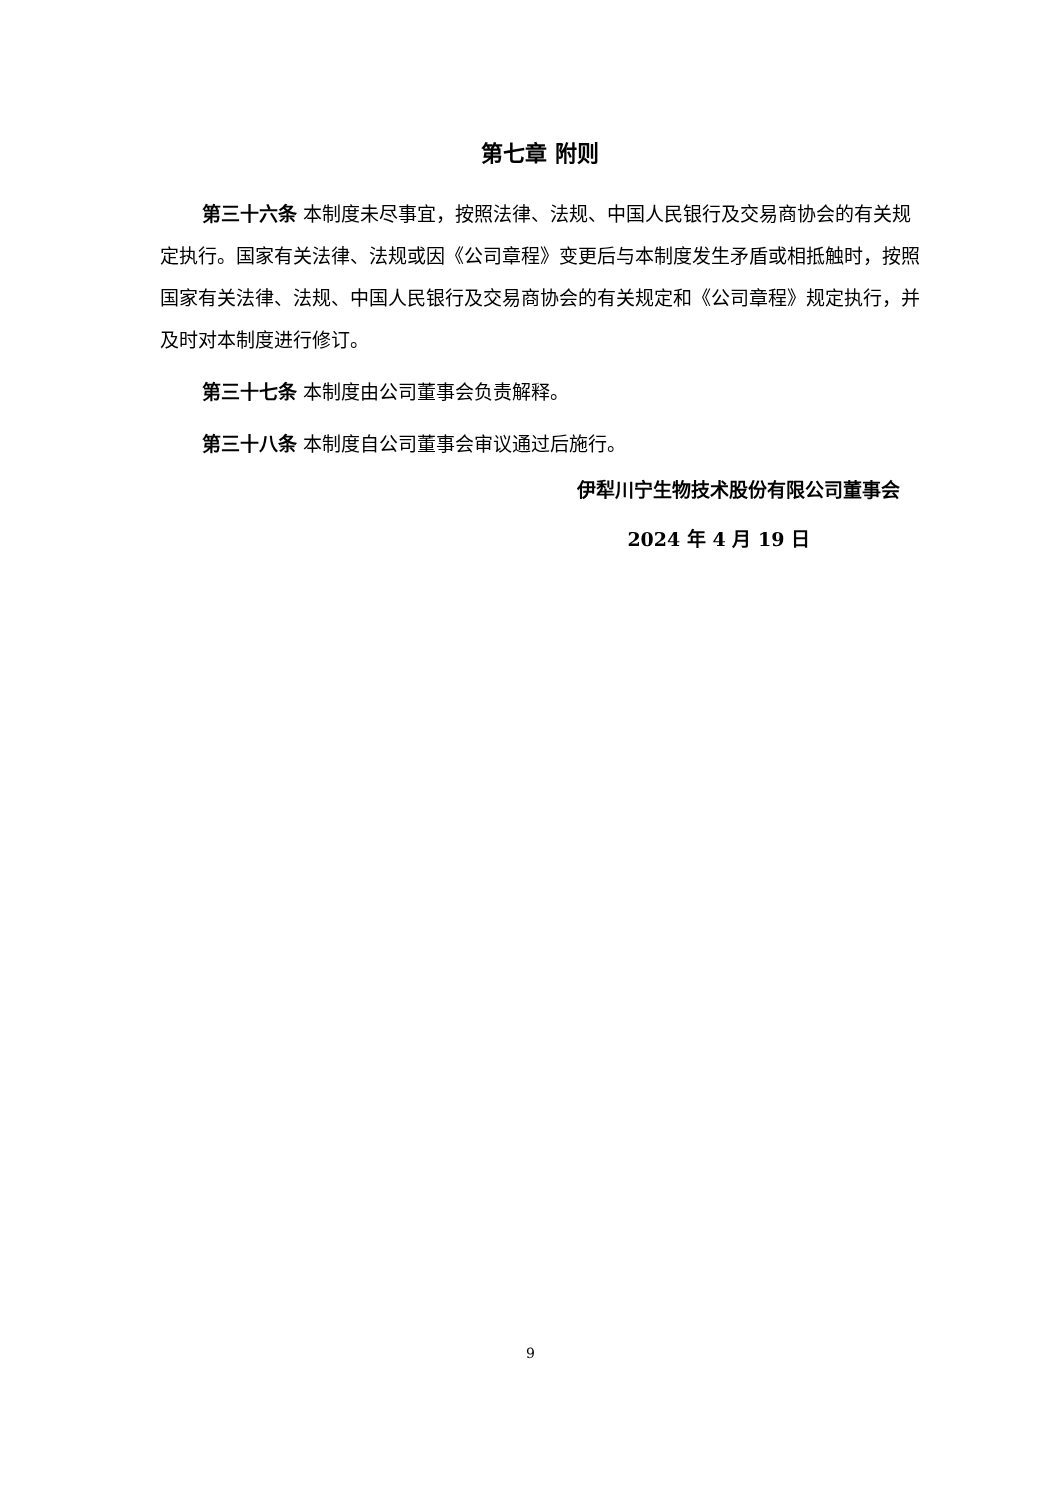第七章 附则
第三十六条 本制度未尽事宜，按照法律、法规、中国人民银行及交易商协会的有关规定执行。国家有关法律、法规或因《公司章程》变更后与本制度发生矛盾或相抵触时，按照国家有关法律、法规、中国人民银行及交易商协会的有关规定和《公司章程》规定执行，并及时对本制度进行修订。
第三十七条 本制度由公司董事会负责解释。
第三十八条 本制度自公司董事会审议通过后施行。
伊犁川宁生物技术股份有限公司董事会
2024 年 4 月 19 日
9